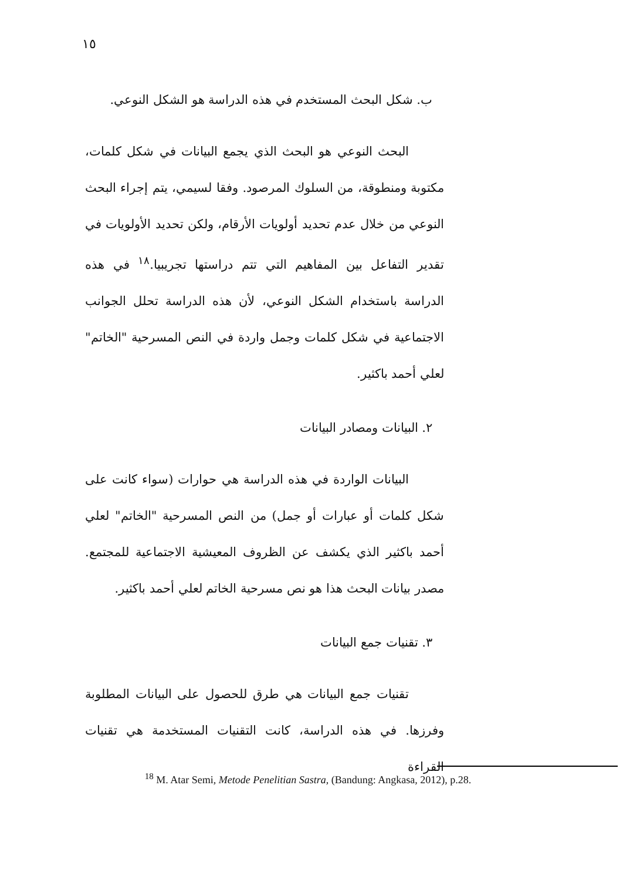١٥
ب. شكل البحث المستخدم في هذه الدراسة هو الشكل النوعي.
البحث النوعي هو البحث الذي يجمع البيانات في شكل كلمات، مكتوبة ومنطوقة، من السلوك المرصود. وفقا لسيمي، يتم إجراء البحث النوعي من خلال عدم تحديد أولويات الأرقام، ولكن تحديد الأولويات في تقدير التفاعل بين المفاهيم التي تتم دراستها تجريبيا.<sup>١٨</sup> في هذه الدراسة باستخدام الشكل النوعي، لأن هذه الدراسة تحلل الجوانب الاجتماعية في شكل كلمات وجمل واردة في النص المسرحية "الخاتم" لعلي أحمد باكثير.
٢. البيانات ومصادر البيانات
البيانات الواردة في هذه الدراسة هي حوارات (سواء كانت على شكل كلمات أو عبارات أو جمل) من النص المسرحية "الخاتم" لعلي أحمد باكثير الذي يكشف عن الظروف المعيشية الاجتماعية للمجتمع. مصدر بيانات البحث هذا هو نص مسرحية الخاتم لعلي أحمد باكثير.
٣. تقنيات جمع البيانات
تقنيات جمع البيانات هي طرق للحصول على البيانات المطلوبة وفرزها. في هذه الدراسة، كانت التقنيات المستخدمة هي تقنيات القراءة
<sup>18</sup> M. Atar Semi, Metode Penelitian Sastra, (Bandung: Angkasa, 2012), p.28.